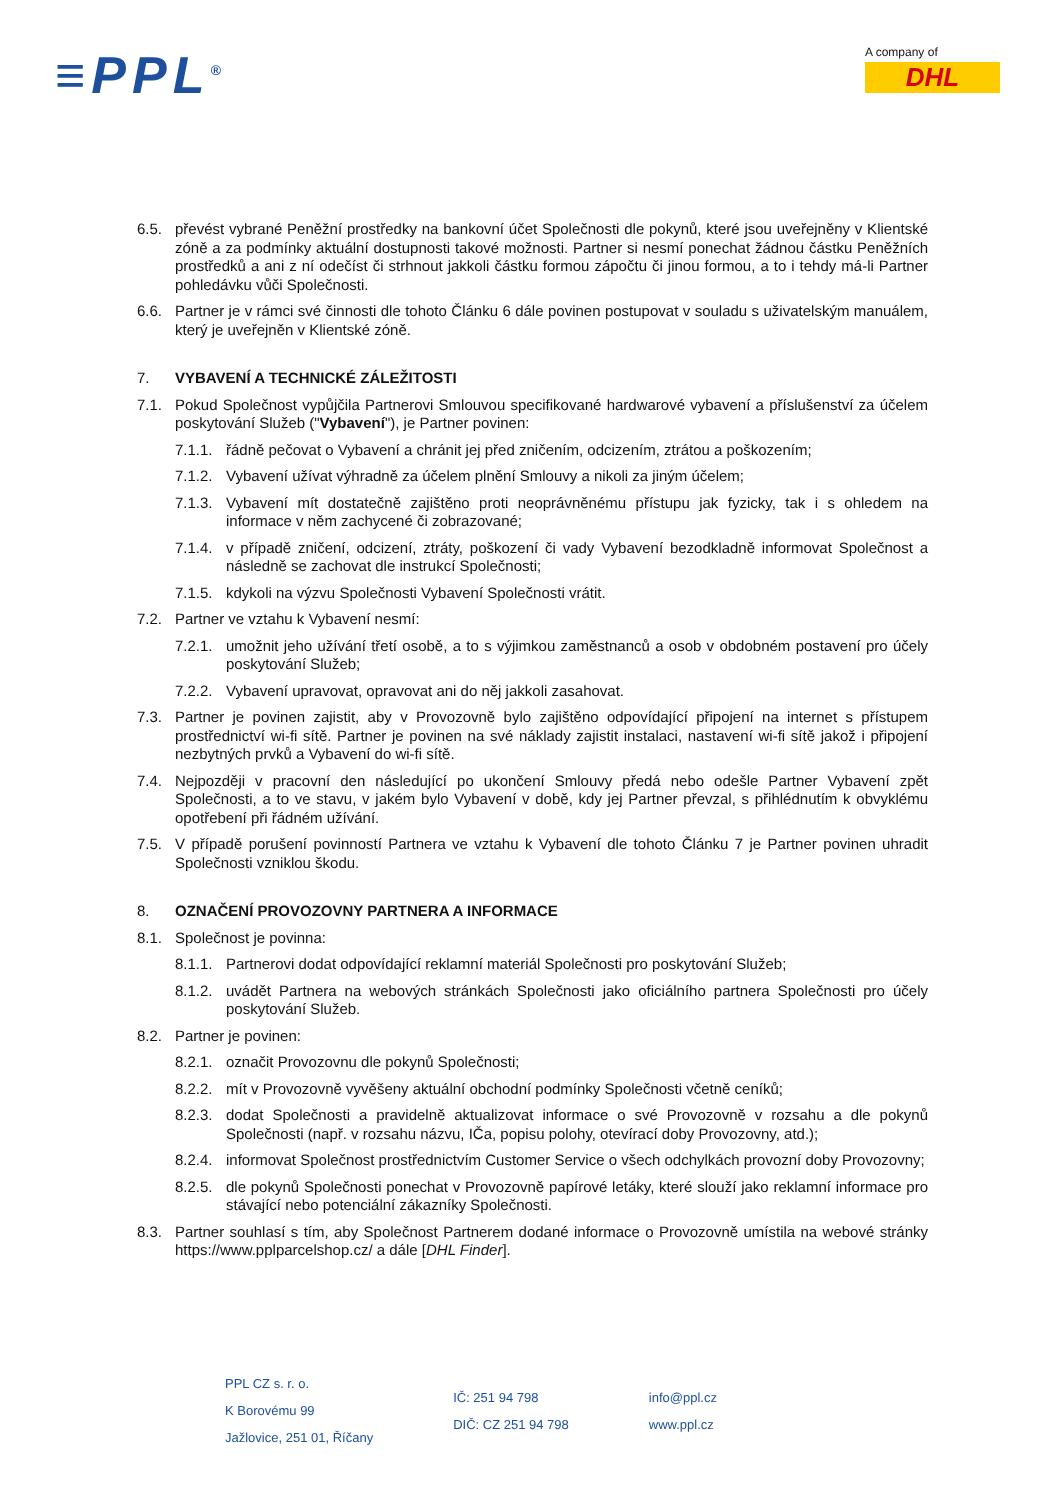≡PPL<sup>®</sup>
A company of
DHL
6.5. převést vybrané Peněžní prostředky na bankovní účet Společnosti dle pokynů, které jsou uveřejněny v Klientské zóně a za podmínky aktuální dostupnosti takové možnosti. Partner si nesmí ponechat žádnou částku Peněžních prostředků a ani z ní odečíst či strhnout jakkoli částku formou zápočtu či jinou formou, a to i tehdy má-li Partner pohledávku vůči Společnosti.
6.6. Partner je v rámci své činnosti dle tohoto Článku 6 dále povinen postupovat v souladu s uživatelským manuálem, který je uveřejněn v Klientské zóně.
7. VYBAVENÍ A TECHNICKÉ ZÁLEŽITOSTI
7.1. Pokud Společnost vypůjčila Partnerovi Smlouvou specifikované hardwarové vybavení a příslušenství za účelem poskytování Služeb ("Vybavení"), je Partner povinen:
7.1.1. řádně pečovat o Vybavení a chránit jej před zničením, odcizením, ztrátou a poškozením;
7.1.2. Vybavení užívat výhradně za účelem plnění Smlouvy a nikoli za jiným účelem;
7.1.3. Vybavení mít dostatečně zajištěno proti neoprávněnému přístupu jak fyzicky, tak i s ohledem na informace v něm zachycené či zobrazované;
7.1.4. v případě zničení, odcizení, ztráty, poškození či vady Vybavení bezodkladně informovat Společnost a následně se zachovat dle instrukcí Společnosti;
7.1.5. kdykoli na výzvu Společnosti Vybavení Společnosti vrátit.
7.2. Partner ve vztahu k Vybavení nesmí:
7.2.1. umožnit jeho užívání třetí osobě, a to s výjimkou zaměstnanců a osob v obdobném postavení pro účely poskytování Služeb;
7.2.2. Vybavení upravovat, opravovat ani do něj jakkoli zasahovat.
7.3. Partner je povinen zajistit, aby v Provozovně bylo zajištěno odpovídající připojení na internet s přístupem prostřednictví wi-fi sítě. Partner je povinen na své náklady zajistit instalaci, nastavení wi-fi sítě jakož i připojení nezbytných prvků a Vybavení do wi-fi sítě.
7.4. Nejpozději v pracovní den následující po ukončení Smlouvy předá nebo odešle Partner Vybavení zpět Společnosti, a to ve stavu, v jakém bylo Vybavení v době, kdy jej Partner převzal, s přihlédnutím k obvyklému opotřebení při řádném užívání.
7.5. V případě porušení povinností Partnera ve vztahu k Vybavení dle tohoto Článku 7 je Partner povinen uhradit Společnosti vzniklou škodu.
8. OZNAČENÍ PROVOZOVNY PARTNERA A INFORMACE
8.1. Společnost je povinna:
8.1.1. Partnerovi dodat odpovídající reklamní materiál Společnosti pro poskytování Služeb;
8.1.2. uvádět Partnera na webových stránkách Společnosti jako oficiálního partnera Společnosti pro účely poskytování Služeb.
8.2. Partner je povinen:
8.2.1. označit Provozovnu dle pokynů Společnosti;
8.2.2. mít v Provozovně vyvěšeny aktuální obchodní podmínky Společnosti včetně ceníků;
8.2.3. dodat Společnosti a pravidelně aktualizovat informace o své Provozovně v rozsahu a dle pokynů Společnosti (např. v rozsahu názvu, IČa, popisu polohy, otevírací doby Provozovny, atd.);
8.2.4. informovat Společnost prostřednictvím Customer Service o všech odchylkách provozní doby Provozovny;
8.2.5. dle pokynů Společnosti ponechat v Provozovně papírové letáky, které slouží jako reklamní informace pro stávající nebo potenciální zákazníky Společnosti.
8.3. Partner souhlasí s tím, aby Společnost Partnerem dodané informace o Provozovně umístila na webové stránky https://www.pplparcelshop.cz/ a dále [DHL Finder].
PPL CZ s. r. o.
K Borovému 99
Jažlovice, 251 01, Říčany
IČ: 251 94 798
DIČ: CZ 251 94 798
info@ppl.cz
www.ppl.cz